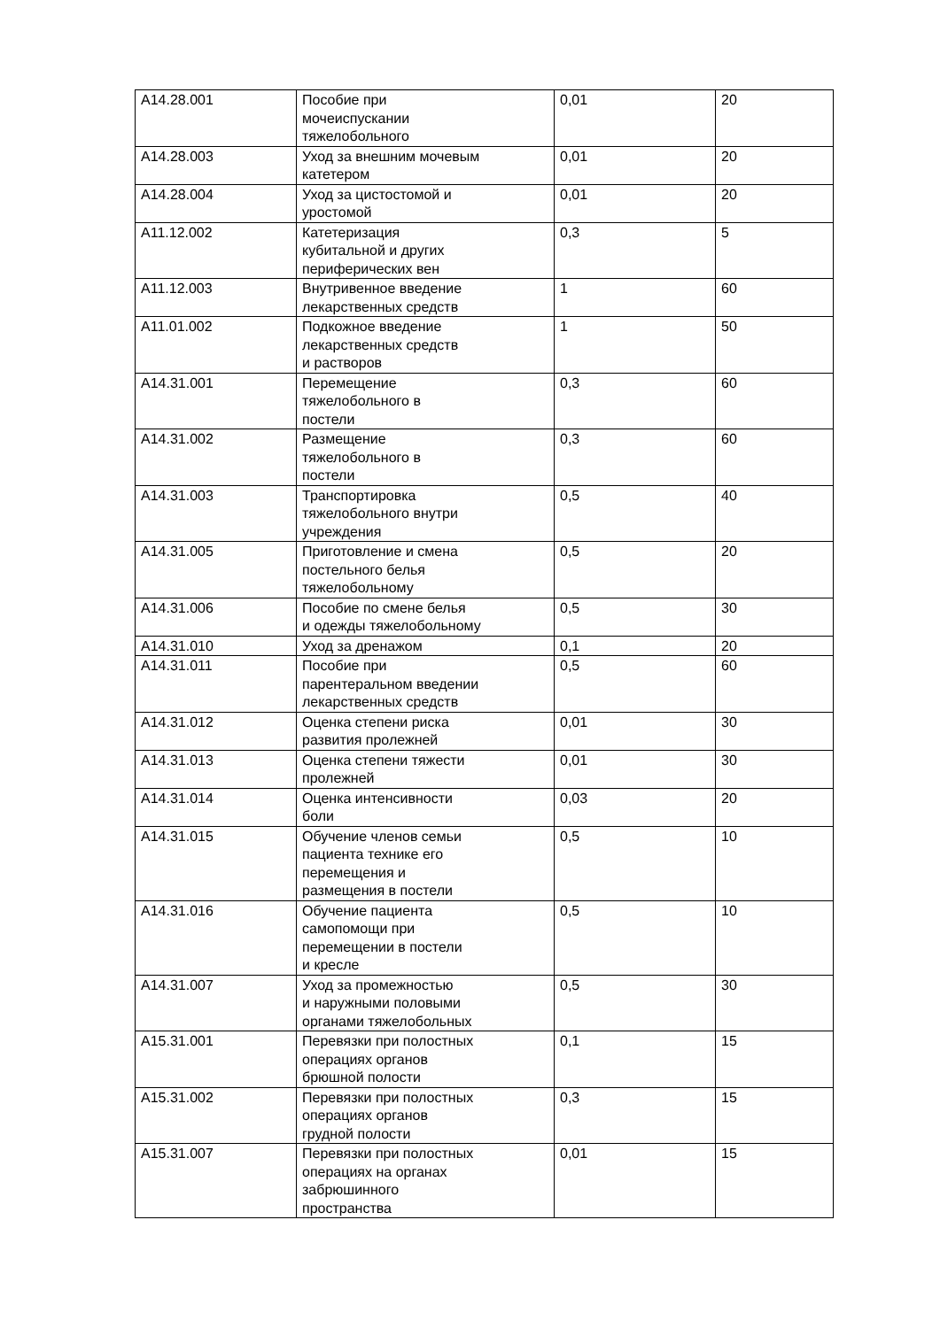| A14.28.001 | Пособие при мочеиспускании тяжелобольного | 0,01 | 20 |
| A14.28.003 | Уход за внешним мочевым катетером | 0,01 | 20 |
| A14.28.004 | Уход за цистостомой и уростомой | 0,01 | 20 |
| A11.12.002 | Катетеризация кубитальной и других периферических вен | 0,3 | 5 |
| A11.12.003 | Внутривенное введение лекарственных средств | 1 | 60 |
| A11.01.002 | Подкожное введение лекарственных средств и растворов | 1 | 50 |
| A14.31.001 | Перемещение тяжелобольного в постели | 0,3 | 60 |
| A14.31.002 | Размещение тяжелобольного в постели | 0,3 | 60 |
| A14.31.003 | Транспортировка тяжелобольного внутри учреждения | 0,5 | 40 |
| A14.31.005 | Приготовление и смена постельного белья тяжелобольному | 0,5 | 20 |
| A14.31.006 | Пособие по смене белья и одежды тяжелобольному | 0,5 | 30 |
| A14.31.010 | Уход за дренажом | 0,1 | 20 |
| A14.31.011 | Пособие при парентеральном введении лекарственных средств | 0,5 | 60 |
| A14.31.012 | Оценка степени риска развития пролежней | 0,01 | 30 |
| A14.31.013 | Оценка степени тяжести пролежней | 0,01 | 30 |
| A14.31.014 | Оценка интенсивности боли | 0,03 | 20 |
| A14.31.015 | Обучение членов семьи пациента технике его перемещения и размещения в постели | 0,5 | 10 |
| A14.31.016 | Обучение пациента самопомощи при перемещении в постели и кресле | 0,5 | 10 |
| A14.31.007 | Уход за промежностью и наружными половыми органами тяжелобольных | 0,5 | 30 |
| A15.31.001 | Перевязки при полостных операциях органов брюшной полости | 0,1 | 15 |
| A15.31.002 | Перевязки при полостных операциях органов грудной полости | 0,3 | 15 |
| A15.31.007 | Перевязки при полостных операциях на органах забрюшинного пространства | 0,01 | 15 |